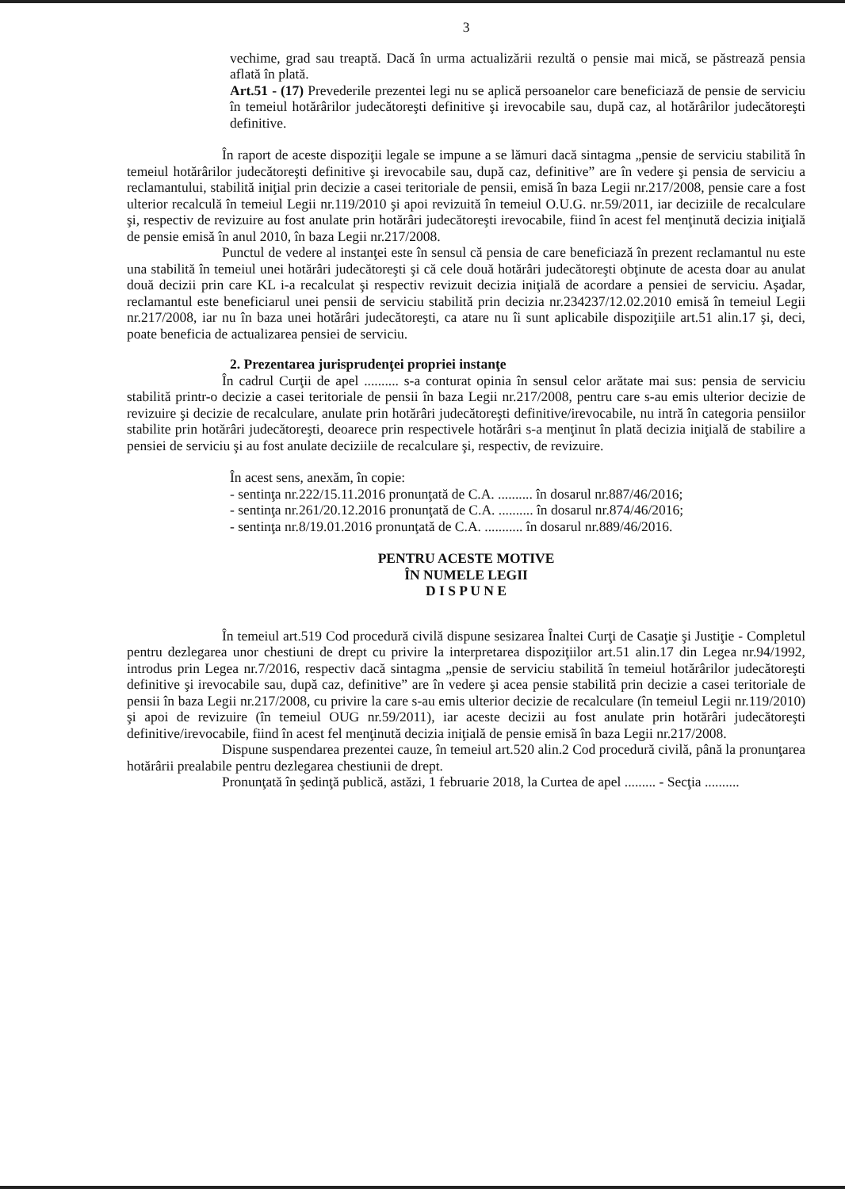3
vechime, grad sau treaptă. Dacă în urma actualizării rezultă o pensie mai mică, se păstrează pensia aflată în plată.
Art.51 - (17) Prevederile prezentei legi nu se aplică persoanelor care beneficiază de pensie de serviciu în temeiul hotărârilor judecătoreşti definitive şi irevocabile sau, după caz, al hotărârilor judecătoreşti definitive.
În raport de aceste dispoziţii legale se impune a se lămuri dacă sintagma „pensie de serviciu stabilită în temeiul hotărârilor judecătoreşti definitive şi irevocabile sau, după caz, definitive” are în vedere şi pensia de serviciu a reclamantului, stabilită iniţial prin decizie a casei teritoriale de pensii, emisă în baza Legii nr.217/2008, pensie care a fost ulterior recalculă în temeiul Legii nr.119/2010 şi apoi revizuită în temeiul O.U.G. nr.59/2011, iar deciziile de recalculare şi, respectiv de revizuire au fost anulate prin hotărâri judecătoreşti irevocabile, fiind în acest fel menţinută decizia iniţială de pensie emisă în anul 2010, în baza Legii nr.217/2008.
Punctul de vedere al instanţei este în sensul că pensia de care beneficiază în prezent reclamantul nu este una stabilită în temeiul unei hotărâri judecătoreşti şi că cele două hotărâri judecătoreşti obţinute de acesta doar au anulat două decizii prin care KL i-a recalculat şi respectiv revizuit decizia iniţială de acordare a pensiei de serviciu. Aşadar, reclamantul este beneficiarul unei pensii de serviciu stabilită prin decizia nr.234237/12.02.2010 emisă în temeiul Legii nr.217/2008, iar nu în baza unei hotărâri judecătoreşti, ca atare nu îi sunt aplicabile dispoziţiile art.51 alin.17 şi, deci, poate beneficia de actualizarea pensiei de serviciu.
2. Prezentarea jurisprudenţei propriei instanţe
În cadrul Curţii de apel .......... s-a conturat opinia în sensul celor arătate mai sus: pensia de serviciu stabilită printr-o decizie a casei teritoriale de pensii în baza Legii nr.217/2008, pentru care s-au emis ulterior decizie de revizuire şi decizie de recalculare, anulate prin hotărâri judecătoreşti definitive/irevocabile, nu intră în categoria pensiilor stabilite prin hotărâri judecătoreşti, deoarece prin respectivele hotărâri s-a menţinut în plată decizia iniţială de stabilire a pensiei de serviciu şi au fost anulate deciziile de recalculare şi, respectiv, de revizuire.
În acest sens, anexăm, în copie:
- sentinţa nr.222/15.11.2016 pronunţată de C.A. .......... în dosarul nr.887/46/2016;
- sentinţa nr.261/20.12.2016 pronunţată de C.A. .......... în dosarul nr.874/46/2016;
- sentinţa nr.8/19.01.2016 pronunţată de C.A. ........... în dosarul nr.889/46/2016.
PENTRU ACESTE MOTIVE
ÎN NUMELE LEGII
D I S P U N E
În temeiul art.519 Cod procedură civilă dispune sesizarea Înaltei Curţi de Casaţie şi Justiţie - Completul pentru dezlegarea unor chestiuni de drept cu privire la interpretarea dispoziţiilor art.51 alin.17 din Legea nr.94/1992, introdus prin Legea nr.7/2016, respectiv dacă sintagma „pensie de serviciu stabilită în temeiul hotărârilor judecătoreşti definitive şi irevocabile sau, după caz, definitive” are în vedere şi acea pensie stabilită prin decizie a casei teritoriale de pensii în baza Legii nr.217/2008, cu privire la care s-au emis ulterior decizie de recalculare (în temeiul Legii nr.119/2010) şi apoi de revizuire (în temeiul OUG nr.59/2011), iar aceste decizii au fost anulate prin hotărâri judecătoreşti definitive/irevocabile, fiind în acest fel menţinută decizia iniţială de pensie emisă în baza Legii nr.217/2008.
Dispune suspendarea prezentei cauze, în temeiul art.520 alin.2 Cod procedură civilă, până la pronunţarea hotărârii prealabile pentru dezlegarea chestiunii de drept.
Pronunţată în şedinţă publică, astăzi, 1 februarie 2018, la Curtea de apel ......... - Secţia ..........